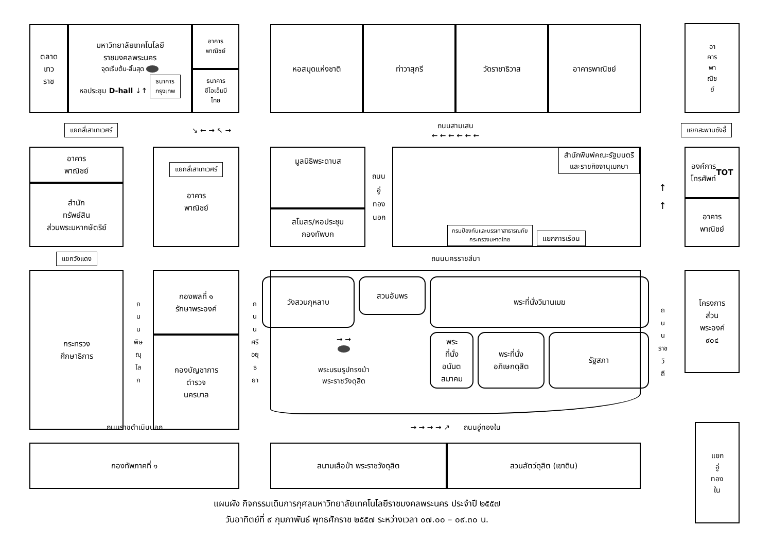ตลาด
เทว
ราช
มหาวิทยาลัยเทคโนโลยี
ราชมงคลพระนคร
จุดเริ่มต้น-สิ้นสุด
หอประชุม D-hall ↓↑ ธนาคาร
กรุงเทพ
อาคาร
พาณิชย์
ธนาคาร
ซีไอเอ็มบี
ไทย
หอสมุดแห่งชาติ ท่าวาสุกรี วัดราชาธิวาส อาคารพาณิชย์
อา
คาร
พา
ณิช
ย์
แยกสี่เสาเทเวศร์
↘ ← → ↖ →
ถนนสามเสน
← ← ← ← ← ←
แยกสะพานซังฮี้
อาคาร
พาณิชย์
สำนัก
ทรัพย์สิน
ส่วนพระมหากษัตริย์
แยกสี่เสาเทเวศร์
อาคาร
พาณิชย์
มูลนิธิพระดาบส
สโมสร/หอประชุม
กองทัพบก
ถนน
อู่
ทอง
นอก
สำนักพิมพ์คณะรัฐมนตรี
และราชกิจจานุเบกษา
กรมป้องกันและบรรเทาสาธารณภัย
กระทรวงมหาดไทย แยกการเรือน
↑
↑
องค์การ
โทรศัพท์
TOT
อาคาร
พาณิชย์
แยกวังแดง
ถนนนครราชสีมา
กระทรวง
ศึกษาธิการ
ถ
น
น
พิษ
ณุ
โล
ก
กองพลที่ ๑
รักษาพระองค์
กองบัญชาการ
ตำรวจ
นครบาล
ถ
น
น
ศรี
อยุ
ธ
ยา
วังสวนกุหลาบ
สวนอัมพร
พระที่นั่งวิมานเมฆ
→ →
พระบรมรูปทรงม้า
พระราชวังดุสิต
พระ
ที่นั่ง
อนันต
สมาคม
พระที่นั่ง
อภิเษกดุสิต
รัฐสภา
ถ
น
น
ราช
วิ
ถี
โครงการ
ส่วน
พระองค์
๙๐๔
ถนนราชดำเนินนอก
→ → → → ↗ ถนนอู่ทองใน
กองทัพภาคที่ ๑
สนามเสือป่า พระราชวังดุสิต สวนสัตว์ดุสิต (เขาดิน)
แยก
อู่
ทอง
ใน
แผนผัง กิจกรรมเดินการกุศลมหาวิทยาลัยเทคโนโลยีราชมงคลพระนคร ประจำปี ๒๕๕๗
วันอาทิตย์ที่ ๙ กุมภาพันธ์ พุทธศักราช ๒๕๕๗ ระหว่างเวลา ๐๗.๐๐ – ๐๙.๓๐ น.